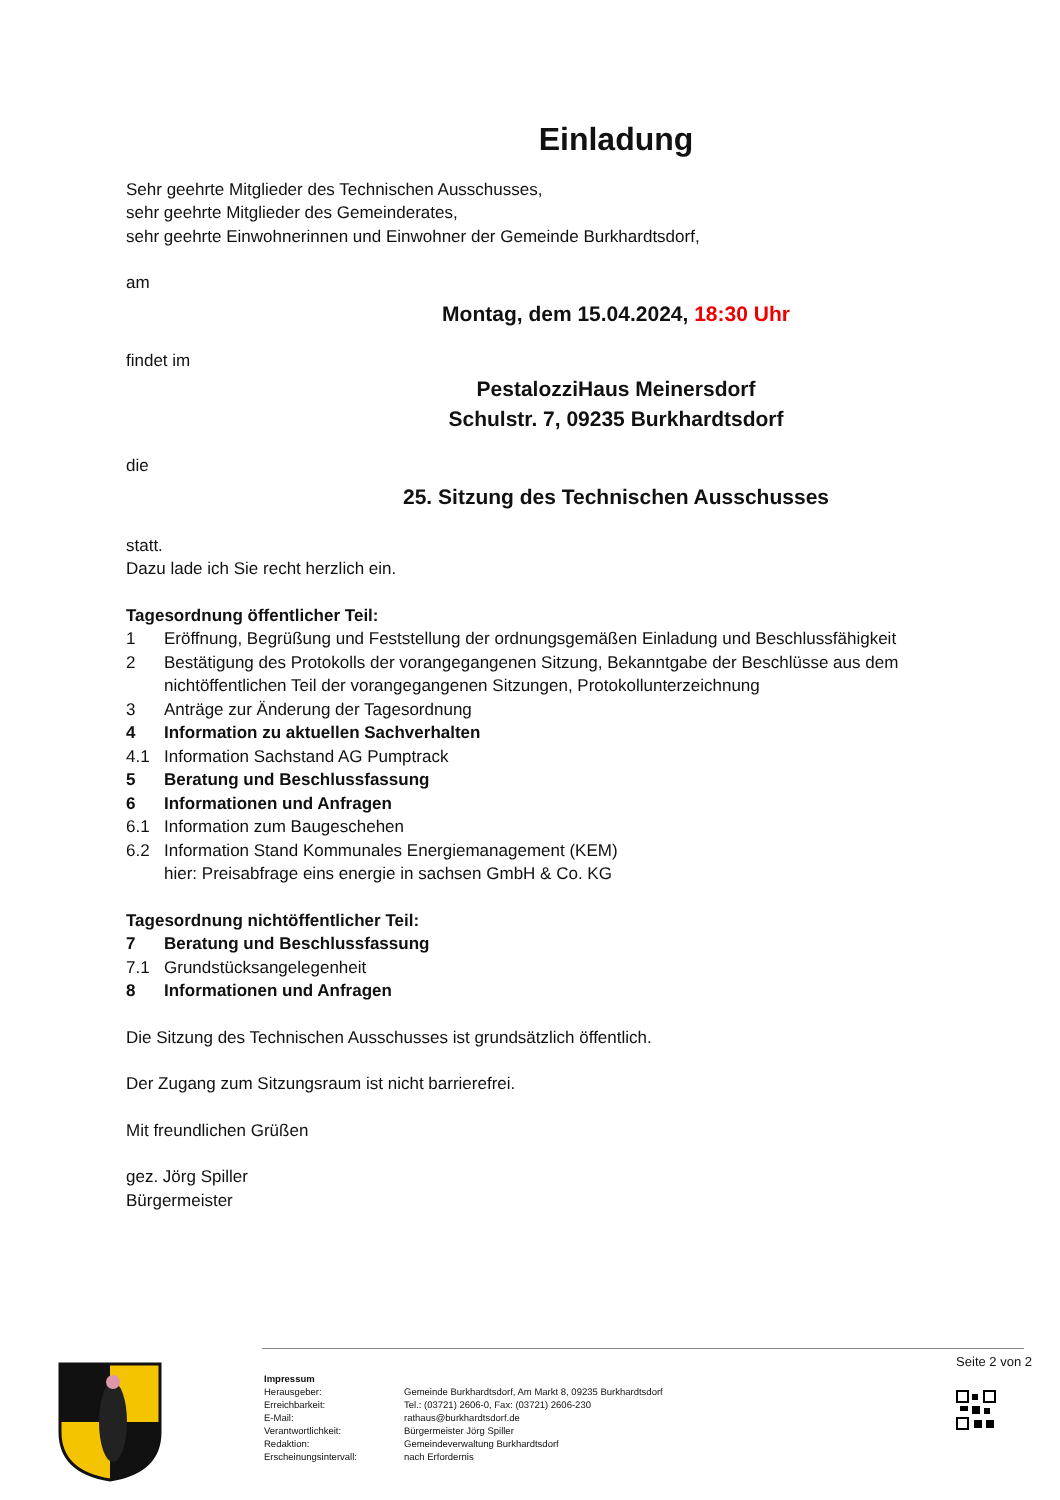Einladung
Sehr geehrte Mitglieder des Technischen Ausschusses,
sehr geehrte Mitglieder des Gemeinderates,
sehr geehrte Einwohnerinnen und Einwohner der Gemeinde Burkhardtsdorf,
am
Montag, dem 15.04.2024, 18:30 Uhr
findet im
PestalozziHaus Meinersdorf
Schulstr. 7, 09235 Burkhardtsdorf
die
25. Sitzung des Technischen Ausschusses
statt.
Dazu lade ich Sie recht herzlich ein.
Tagesordnung öffentlicher Teil:
| 1 | Eröffnung, Begrüßung und Feststellung der ordnungsgemäßen Einladung und Beschlussfähigkeit |
| 2 | Bestätigung des Protokolls der vorangegangenen Sitzung, Bekanntgabe der Beschlüsse aus dem nichtöffentlichen Teil der vorangegangenen Sitzungen, Protokollunterzeichnung |
| 3 | Anträge zur Änderung der Tagesordnung |
| 4 | Information zu aktuellen Sachverhalten |
| 4.1 | Information Sachstand AG Pumptrack |
| 5 | Beratung und Beschlussfassung |
| 6 | Informationen und Anfragen |
| 6.1 | Information zum Baugeschehen |
| 6.2 | Information Stand Kommunales Energiemanagement (KEM) hier: Preisabfrage eins energie in sachsen GmbH & Co. KG |
Tagesordnung nichtöffentlicher Teil:
| 7 | Beratung und Beschlussfassung |
| 7.1 | Grundstücksangelegenheit |
| 8 | Informationen und Anfragen |
Die Sitzung des Technischen Ausschusses ist grundsätzlich öffentlich.
Der Zugang zum Sitzungsraum ist nicht barrierefrei.
Mit freundlichen Grüßen
gez. Jörg Spiller
Bürgermeister
Seite 2 von 2
Impressum
| Herausgeber: | Gemeinde Burkhardtsdorf, Am Markt 8, 09235 Burkhardtsdorf |
| Erreichbarkeit: | Tel.: (03721) 2606-0, Fax: (03721) 2606-230 |
| E-Mail: | rathaus@burkhardtsdorf.de |
| Verantwortlichkeit: | Bürgermeister Jörg Spiller |
| Redaktion: | Gemeindeverwaltung Burkhardtsdorf |
| Erscheinungsintervall: | nach Erfordernis |